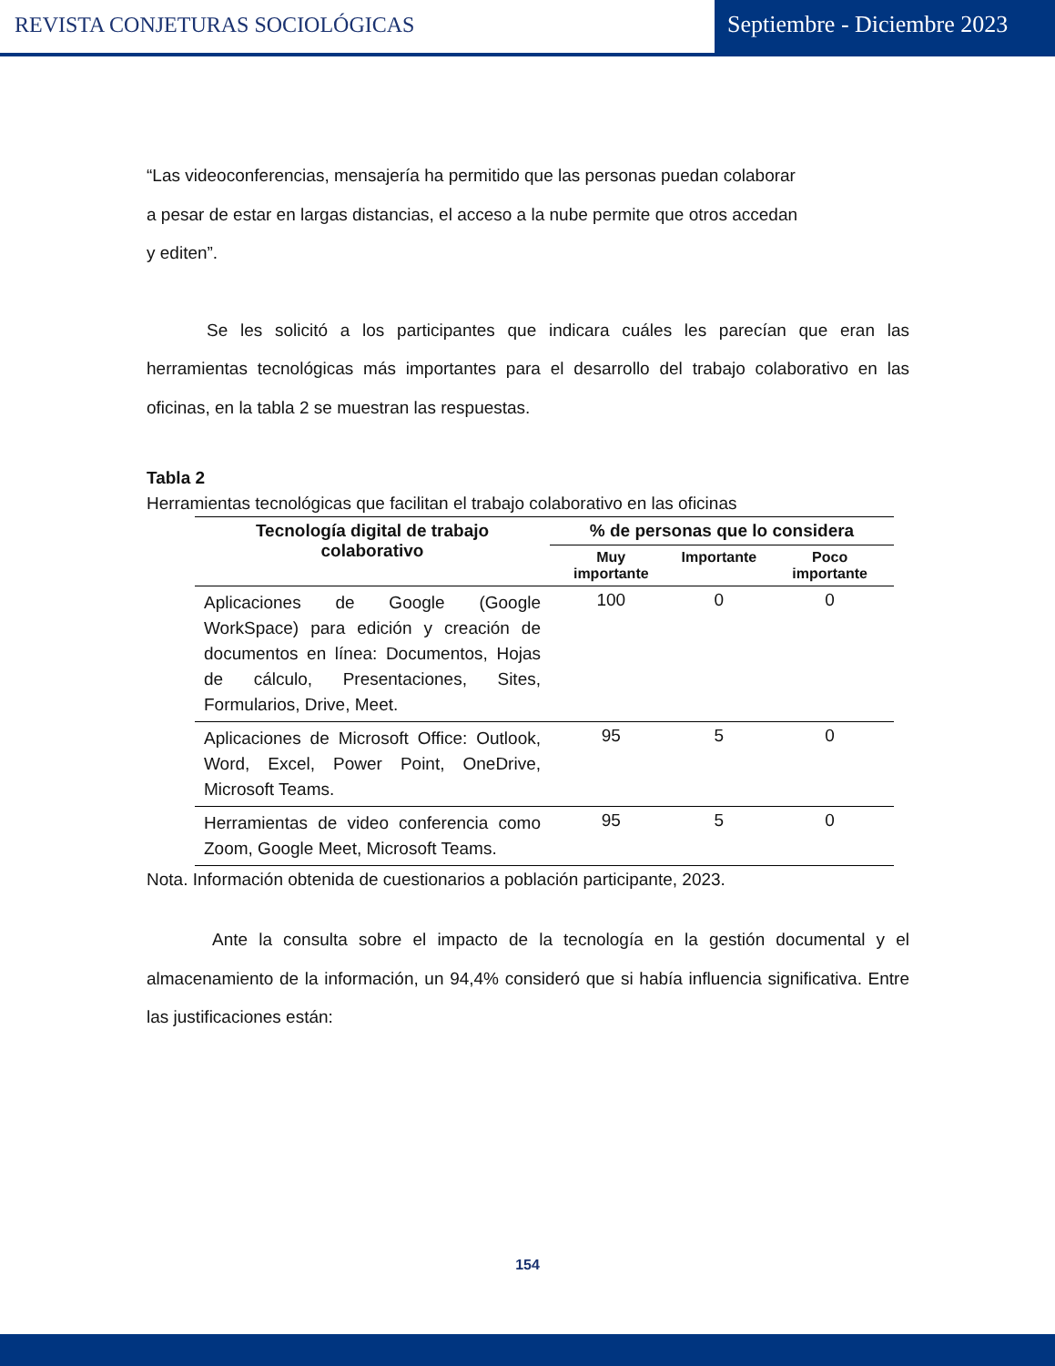REVISTA CONJETURAS SOCIOLÓGICAS
Septiembre - Diciembre 2023
“Las videoconferencias, mensajería ha permitido que las personas puedan colaborar
a pesar de estar en largas distancias, el acceso a la nube permite que otros accedan
y editen”.
Se les solicitó a los participantes que indicara cuáles les parecían que eran las herramientas tecnológicas más importantes para el desarrollo del trabajo colaborativo en las oficinas, en la tabla 2 se muestran las respuestas.
Tabla 2
Herramientas tecnológicas que facilitan el trabajo colaborativo en las oficinas
| Tecnología digital de trabajo colaborativo | % de personas que lo considera | | |
| --- | --- | --- | --- |
| | Muy importante | Importante | Poco importante |
| Aplicaciones de Google (Google WorkSpace) para edición y creación de documentos en línea: Documentos, Hojas de cálculo, Presentaciones, Sites, Formularios, Drive, Meet. | 100 | 0 | 0 |
| Aplicaciones de Microsoft Office: Outlook, Word, Excel, Power Point, OneDrive, Microsoft Teams. | 95 | 5 | 0 |
| Herramientas de video conferencia como Zoom, Google Meet, Microsoft Teams. | 95 | 5 | 0 |
Nota. Información obtenida de cuestionarios a población participante, 2023.
Ante la consulta sobre el impacto de la tecnología en la gestión documental y el almacenamiento de la información, un 94,4% consideró que si había influencia significativa. Entre las justificaciones están:
154